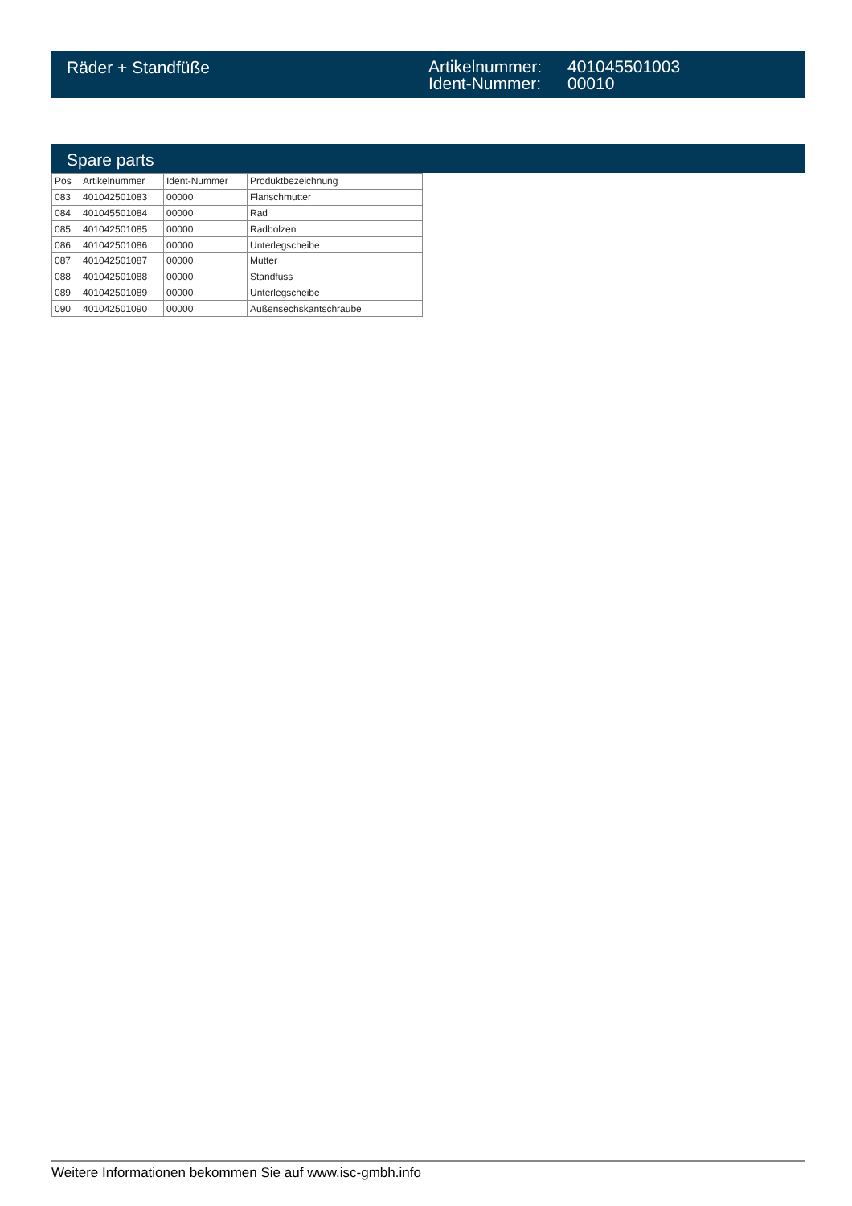Räder + Standfüße
Artikelnummer:
Ident-Nummer:
401045501003
00010
Spare parts
| Pos | Artikelnummer | Ident-Nummer | Produktbezeichnung |
| --- | --- | --- | --- |
| 083 | 401042501083 | 00000 | Flanschmutter |
| 084 | 401045501084 | 00000 | Rad |
| 085 | 401042501085 | 00000 | Radbolzen |
| 086 | 401042501086 | 00000 | Unterlegscheibe |
| 087 | 401042501087 | 00000 | Mutter |
| 088 | 401042501088 | 00000 | Standfuss |
| 089 | 401042501089 | 00000 | Unterlegscheibe |
| 090 | 401042501090 | 00000 | Außensechskantschraube |
Weitere Informationen bekommen Sie auf www.isc-gmbh.info